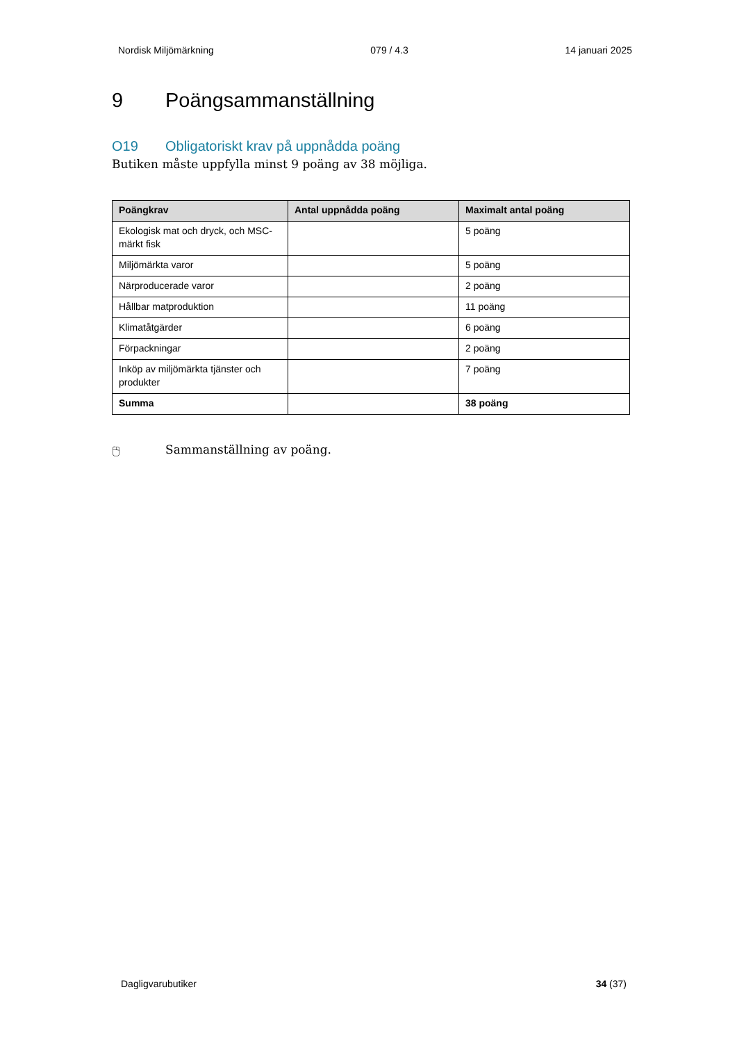Nordisk Miljömärkning 079 / 4.3 14 januari 2025
9 Poängsammanställning
O19 Obligatoriskt krav på uppnådda poäng
Butiken måste uppfylla minst 9 poäng av 38 möjliga.
| Poängkrav | Antal uppnådda poäng | Maximalt antal poäng |
| --- | --- | --- |
| Ekologisk mat och dryck, och MSC-märkt fisk | | 5 poäng |
| Miljömärkta varor | | 5 poäng |
| Närproducerade varor | | 2 poäng |
| Hållbar matproduktion | | 11 poäng |
| Klimatåtgärder | | 6 poäng |
| Förpackningar | | 2 poäng |
| Inköp av miljömärkta tjänster och produkter | | 7 poäng |
| Summa | | 38 poäng |
🖰 Sammanställning av poäng.
Dagligvarubutiker 34 (37)